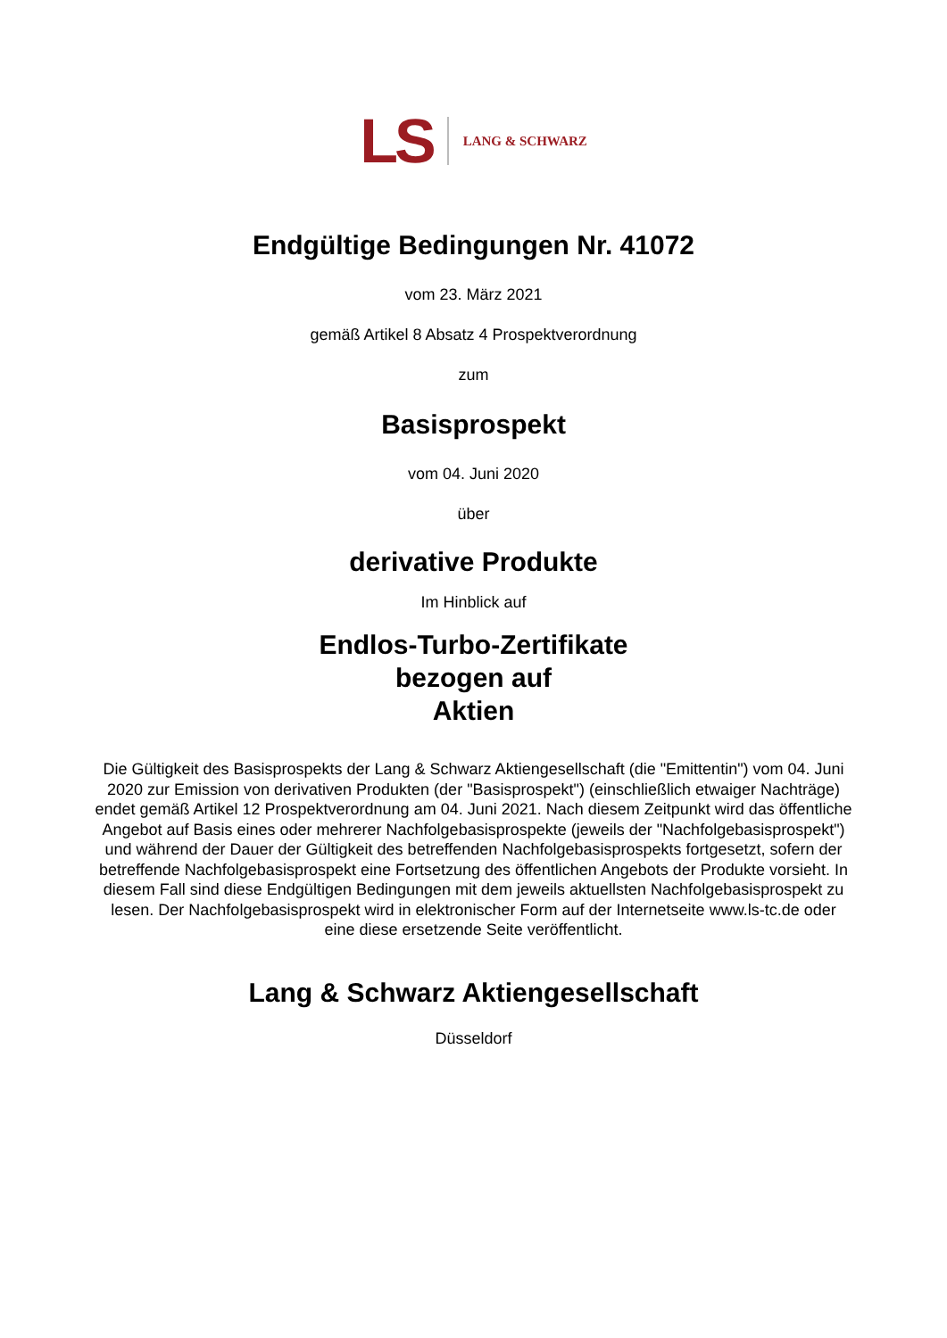LS LANG & SCHWARZ
Endgültige Bedingungen Nr. 41072
vom 23. März 2021
gemäß Artikel 8 Absatz 4 Prospektverordnung
zum
Basisprospekt
vom 04. Juni 2020
über
derivative Produkte
Im Hinblick auf
Endlos-Turbo-Zertifikate
bezogen auf
Aktien
Die Gültigkeit des Basisprospekts der Lang & Schwarz Aktiengesellschaft (die "Emittentin") vom 04. Juni 2020 zur Emission von derivativen Produkten (der "Basisprospekt") (einschließlich etwaiger Nachträge) endet gemäß Artikel 12 Prospektverordnung am 04. Juni 2021. Nach diesem Zeitpunkt wird das öffentliche Angebot auf Basis eines oder mehrerer Nachfolgebasisprospekte (jeweils der "Nachfolgebasisprospekt") und während der Dauer der Gültigkeit des betreffenden Nachfolgebasisprospekts fortgesetzt, sofern der betreffende Nachfolgebasisprospekt eine Fortsetzung des öffentlichen Angebots der Produkte vorsieht. In diesem Fall sind diese Endgültigen Bedingungen mit dem jeweils aktuellsten Nachfolgebasisprospekt zu lesen. Der Nachfolgebasisprospekt wird in elektronischer Form auf der Internetseite www.ls-tc.de oder eine diese ersetzende Seite veröffentlicht.
Lang & Schwarz Aktiengesellschaft
Düsseldorf